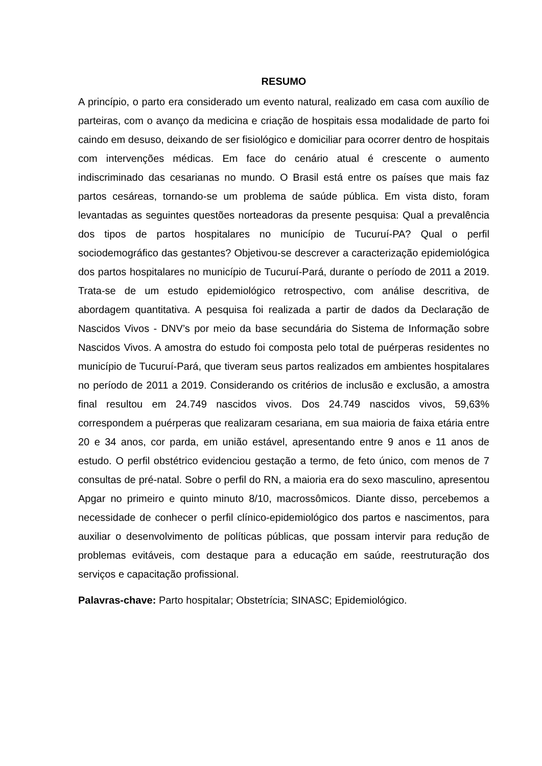RESUMO
A princípio, o parto era considerado um evento natural, realizado em casa com auxílio de parteiras, com o avanço da medicina e criação de hospitais essa modalidade de parto foi caindo em desuso, deixando de ser fisiológico e domiciliar para ocorrer dentro de hospitais com intervenções médicas. Em face do cenário atual é crescente o aumento indiscriminado das cesarianas no mundo. O Brasil está entre os países que mais faz partos cesáreas, tornando-se um problema de saúde pública. Em vista disto, foram levantadas as seguintes questões norteadoras da presente pesquisa: Qual a prevalência dos tipos de partos hospitalares no município de Tucuruí-PA? Qual o perfil sociodemográfico das gestantes? Objetivou-se descrever a caracterização epidemiológica dos partos hospitalares no município de Tucuruí-Pará, durante o período de 2011 a 2019. Trata-se de um estudo epidemiológico retrospectivo, com análise descritiva, de abordagem quantitativa. A pesquisa foi realizada a partir de dados da Declaração de Nascidos Vivos - DNV’s por meio da base secundária do Sistema de Informação sobre Nascidos Vivos. A amostra do estudo foi composta pelo total de puérperas residentes no município de Tucuruí-Pará, que tiveram seus partos realizados em ambientes hospitalares no período de 2011 a 2019. Considerando os critérios de inclusão e exclusão, a amostra final resultou em 24.749 nascidos vivos. Dos 24.749 nascidos vivos, 59,63% correspondem a puérperas que realizaram cesariana, em sua maioria de faixa etária entre 20 e 34 anos, cor parda, em união estável, apresentando entre 9 anos e 11 anos de estudo. O perfil obstétrico evidenciou gestação a termo, de feto único, com menos de 7 consultas de pré-natal. Sobre o perfil do RN, a maioria era do sexo masculino, apresentou Apgar no primeiro e quinto minuto 8/10, macrossômicos. Diante disso, percebemos a necessidade de conhecer o perfil clínico-epidemiológico dos partos e nascimentos, para auxiliar o desenvolvimento de políticas públicas, que possam intervir para redução de problemas evitáveis, com destaque para a educação em saúde, reestruturação dos serviços e capacitação profissional.
Palavras-chave: Parto hospitalar; Obstetrícia; SINASC; Epidemiológico.